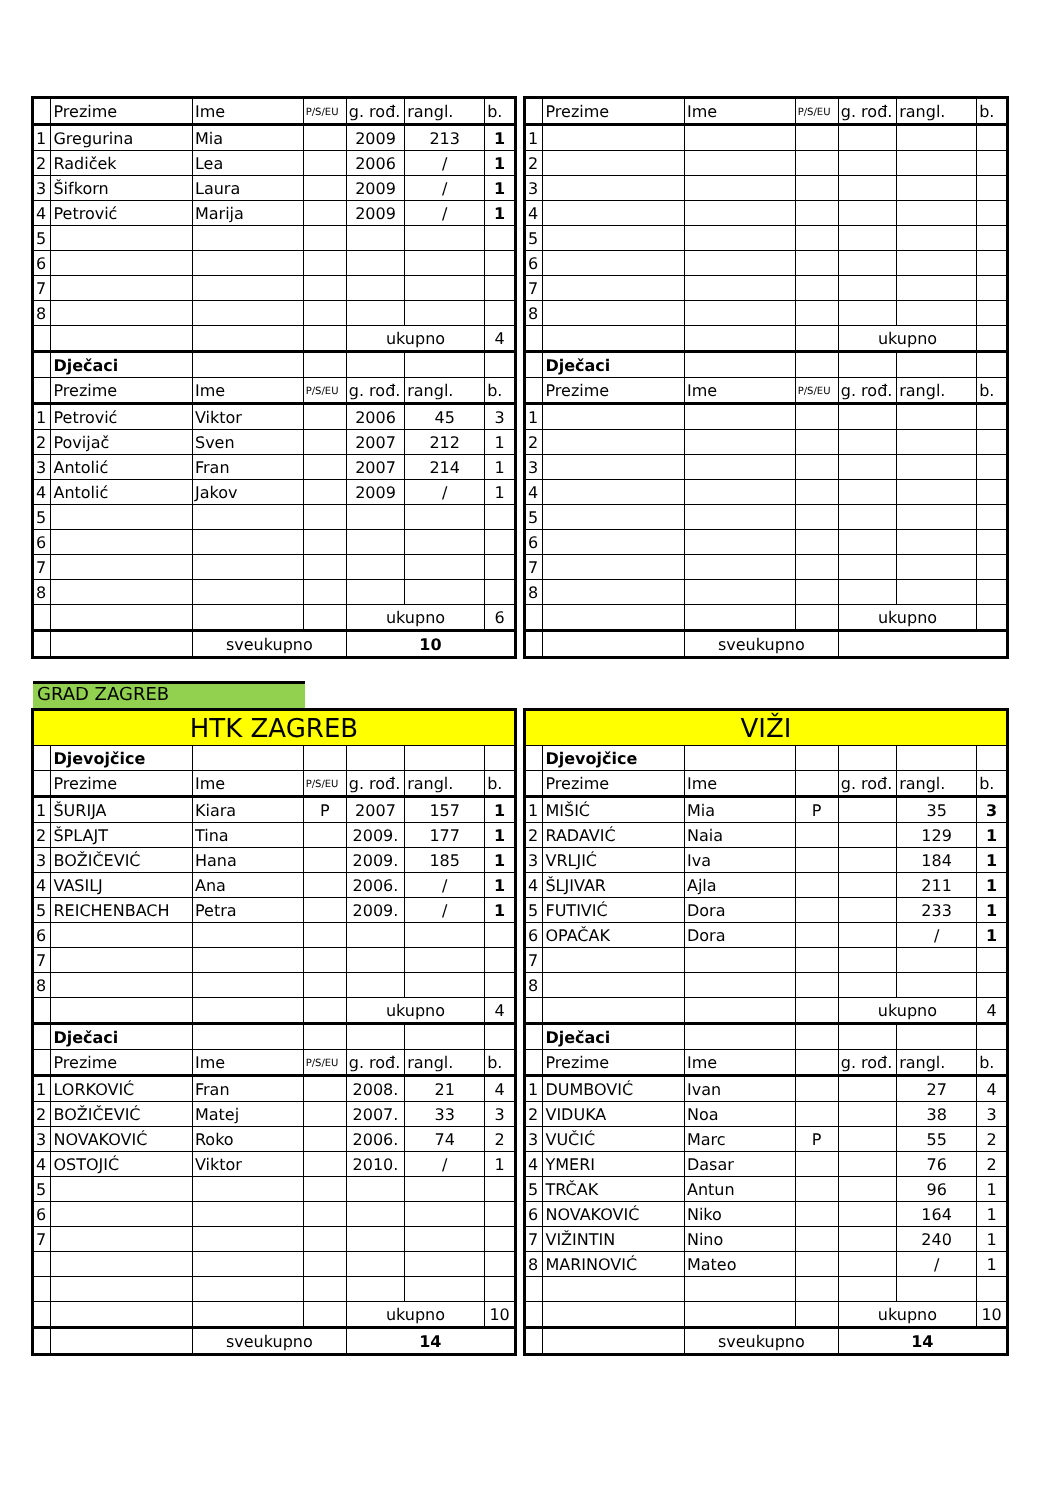| | Prezime | Ime | P/S/EU | g. rođ. | rangl. | b. |
| --- | --- | --- | --- | --- | --- | --- |
| 1 | Gregurina | Mia | | 2009 | 213 | 1 |
| 2 | Radiček | Lea | | 2006 | / | 1 |
| 3 | Šifkorn | Laura | | 2009 | / | 1 |
| 4 | Petrović | Marija | | 2009 | / | 1 |
| 5 | | | | | | |
| 6 | | | | | | |
| 7 | | | | | | |
| 8 | | | | | | |
| | | | | ukupno | | 4 |
| | Dječaci | | | | | |
| | Prezime | Ime | P/S/EU | g. rođ. | rangl. | b. |
| 1 | Petrović | Viktor | | 2006 | 45 | 3 |
| 2 | Povijač | Sven | | 2007 | 212 | 1 |
| 3 | Antolić | Fran | | 2007 | 214 | 1 |
| 4 | Antolić | Jakov | | 2009 | / | 1 |
| 5 | | | | | | |
| 6 | | | | | | |
| 7 | | | | | | |
| 8 | | | | | | |
| | | | | ukupno | | 6 |
| | | sveukupno | | 10 | | |
| | Prezime | Ime | P/S/EU | g. rođ. | rangl. | b. |
| --- | --- | --- | --- | --- | --- | --- |
| 1 | | | | | | |
| 2 | | | | | | |
| 3 | | | | | | |
| 4 | | | | | | |
| 5 | | | | | | |
| 6 | | | | | | |
| 7 | | | | | | |
| 8 | | | | | | |
| | | | | ukupno | | |
| | Dječaci | | | | | |
| | Prezime | Ime | P/S/EU | g. rođ. | rangl. | b. |
| 1 | | | | | | |
| 2 | | | | | | |
| 3 | | | | | | |
| 4 | | | | | | |
| 5 | | | | | | |
| 6 | | | | | | |
| 7 | | | | | | |
| 8 | | | | | | |
| | | | | ukupno | | |
| | | sveukupno | | | | |
GRAD ZAGREB
| HTK ZAGREB | | | | | | |
| | Djevojčice | | | | | |
| | Prezime | Ime | P/S/EU | g. rođ. | rangl. | b. |
| 1 | ŠURIJA | Kiara | P | 2007 | 157 | 1 |
| 2 | ŠPLAJT | Tina | | 2009. | 177 | 1 |
| 3 | BOŽIČEVIĆ | Hana | | 2009. | 185 | 1 |
| 4 | VASILJ | Ana | | 2006. | / | 1 |
| 5 | REICHENBACH | Petra | | 2009. | / | 1 |
| 6 | | | | | | |
| 7 | | | | | | |
| 8 | | | | | | |
| | | | | ukupno | | 4 |
| | Dječaci | | | | | |
| | Prezime | Ime | P/S/EU | g. rođ. | rangl. | b. |
| 1 | LORKOVIĆ | Fran | | 2008. | 21 | 4 |
| 2 | BOŽIČEVIĆ | Matej | | 2007. | 33 | 3 |
| 3 | NOVAKOVIĆ | Roko | | 2006. | 74 | 2 |
| 4 | OSTOJIĆ | Viktor | | 2010. | / | 1 |
| 5 | | | | | | |
| 6 | | | | | | |
| 7 | | | | | | |
| | | | | ukupno | | 10 |
| | | sveukupno | | 14 | | |
| VIŽI | | | | | | |
| | Djevojčice | | | | | |
| | Prezime | Ime | | g. rođ. | rangl. | b. |
| 1 | MIŠIĆ | Mia | P | | 35 | 3 |
| 2 | RADAVIĆ | Naia | | | 129 | 1 |
| 3 | VRLJIĆ | Iva | | | 184 | 1 |
| 4 | ŠLJIVAR | Ajla | | | 211 | 1 |
| 5 | FUTIVIĆ | Dora | | | 233 | 1 |
| 6 | OPAČAK | Dora | | | / | 1 |
| 7 | | | | | | |
| 8 | | | | | | |
| | | | | ukupno | | 4 |
| | Dječaci | | | | | |
| | Prezime | Ime | | g. rođ. | rangl. | b. |
| 1 | DUMBOVIĆ | Ivan | | | 27 | 4 |
| 2 | VIDUKA | Noa | | | 38 | 3 |
| 3 | VUČIĆ | Marc | P | | 55 | 2 |
| 4 | YMERI | Dasar | | | 76 | 2 |
| 5 | TRČAK | Antun | | | 96 | 1 |
| 6 | NOVAKOVIĆ | Niko | | | 164 | 1 |
| 7 | VIŽINTIN | Nino | | | 240 | 1 |
| 8 | MARINOVIĆ | Mateo | | | / | 1 |
| | | | | ukupno | | 10 |
| | | sveukupno | | 14 | | |